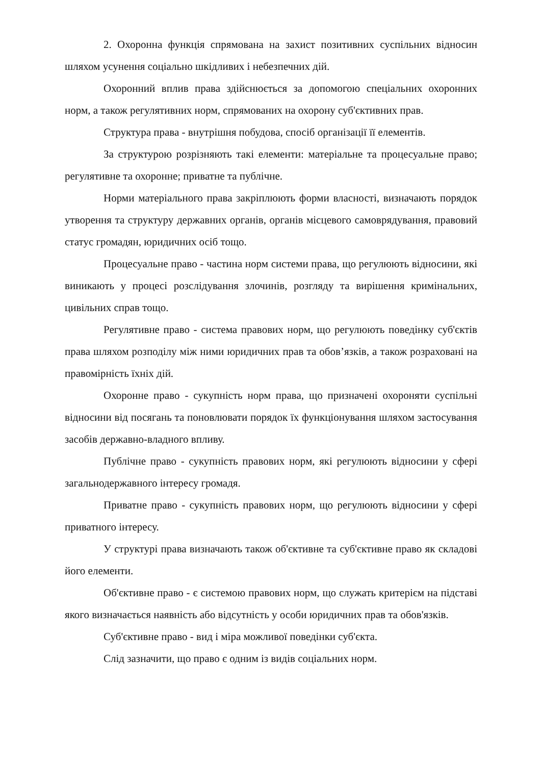2. Охоронна функція спрямована на захист позитивних суспільних відносин шляхом усунення соціально шкідливих і небезпечних дій.
Охоронний вплив права здійснюється за допомогою спеціальних охоронних норм, а також регулятивних норм, спрямованих на охорону суб'єктивних прав.
Структура права - внутрішня побудова, спосіб організації її елементів.
За структурою розрізняють такі елементи: матеріальне та процесуальне право; регулятивне та охоронне; приватне та публічне.
Норми матеріального права закріплюють форми власності, визначають порядок утворення та структуру державних органів, органів місцевого самоврядування, правовий статус громадян, юридичних осіб тощо.
Процесуальне право - частина норм системи права, що регулюють відносини, які виникають у процесі розслідування злочинів, розгляду та вирішення кримінальних, цивільних справ тощо.
Регулятивне право - система правових норм, що регулюють поведінку суб'єктів права шляхом розподілу між ними юридичних прав та обов’язків, а також розраховані на правомірність їхніх дій.
Охоронне право - сукупність норм права, що призначені охороняти суспільні відносини від посягань та поновлювати порядок їх функціонування шляхом застосування засобів державно-владного впливу.
Публічне право - сукупність правових норм, які регулюють відносини у сфері загальнодержавного інтересу громадя.
Приватне право - сукупність правових норм, що регулюють відносини у сфері приватного інтересу.
У структурі права визначають також об'єктивне та суб'єктивне право як складові його елементи.
Об'єктивне право - є системою правових норм, що служать критерієм на підставі якого визначається наявність або відсутність у особи юридичних прав та обов'язків.
Суб'єктивне право - вид і міра можливої поведінки суб'єкта.
Слід зазначити, що право є одним із видів соціальних норм.